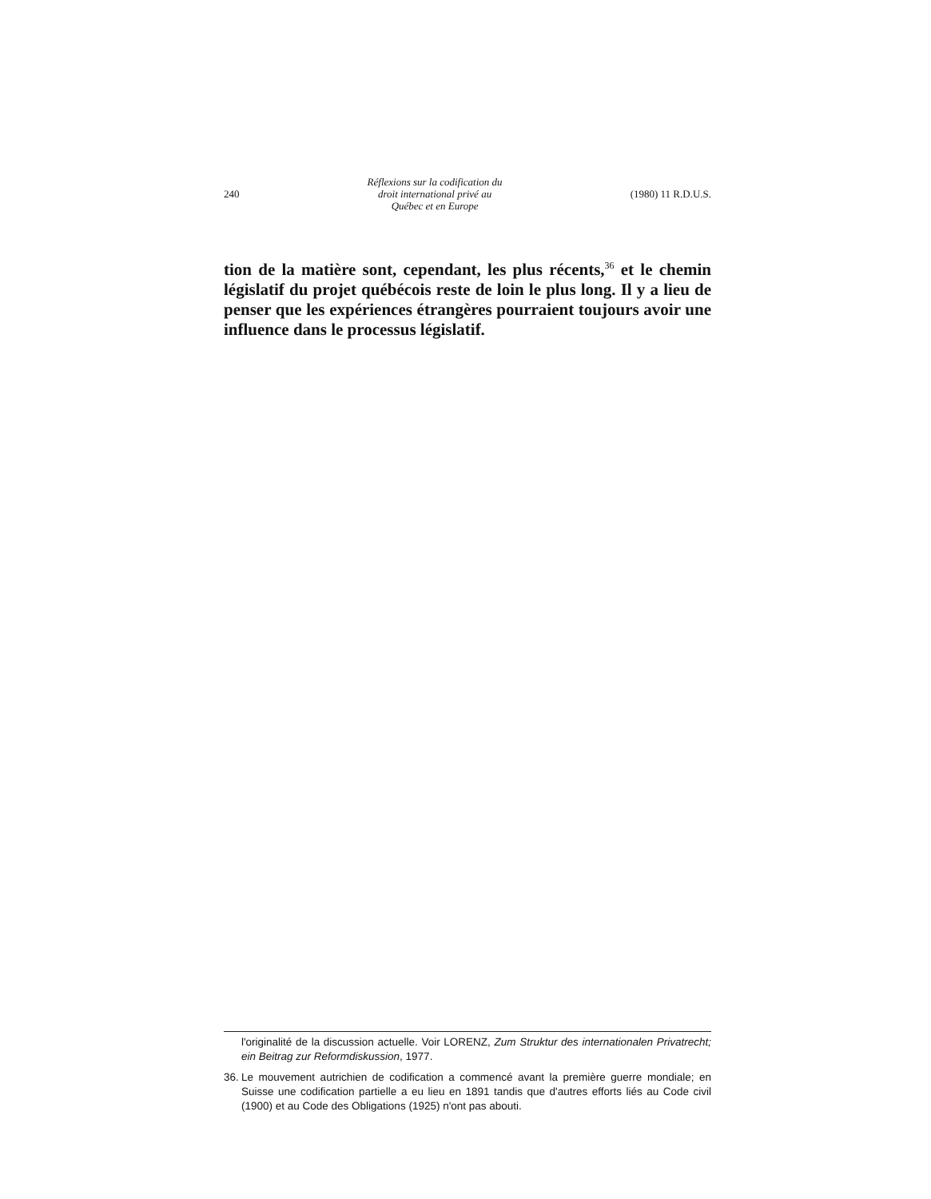240
Réflexions sur la codification du
droit international privé au
Québec et en Europe
(1980) 11 R.D.U.S.
tion de la matière sont, cependant, les plus récents,<sup>36</sup> et le chemin législatif du projet québécois reste de loin le plus long. Il y a lieu de penser que les expériences étrangères pourraient toujours avoir une influence dans le processus législatif.
l'originalité de la discussion actuelle. Voir LORENZ, Zum Struktur des internationalen Privatrecht; ein Beitrag zur Reformdiskussion, 1977.
36. Le mouvement autrichien de codification a commencé avant la première guerre mondiale; en Suisse une codification partielle a eu lieu en 1891 tandis que d'autres efforts liés au Code civil (1900) et au Code des Obligations (1925) n'ont pas abouti.